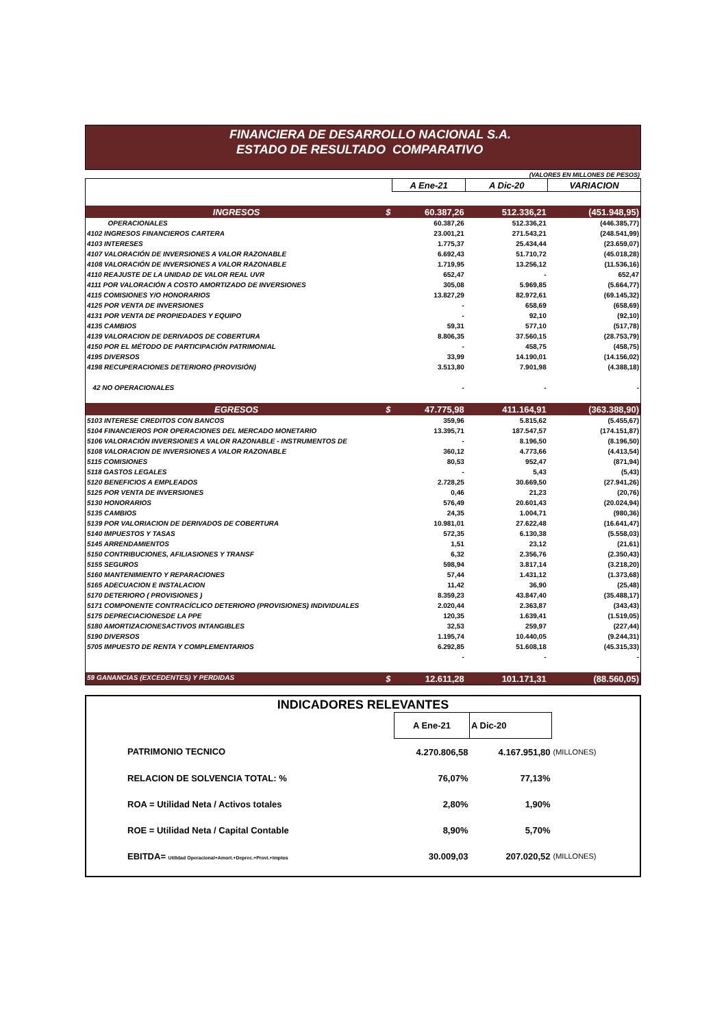FINANCIERA DE DESARROLLO NACIONAL S.A.
ESTADO DE RESULTADO COMPARATIVO
(VALORES EN MILLONES DE PESOS)
| | A Ene-21 | A Dic-20 | VARIACION |
| --- | --- | --- | --- |
| INGRESOS $ | 60.387,26 | 512.336,21 | (451.948,95) |
| OPERACIONALES | 60.387,26 | 512.336,21 | (446.385,77) |
| 4102 INGRESOS FINANCIEROS CARTERA | 23.001,21 | 271.543,21 | (248.541,99) |
| 4103 INTERESES | 1.775,37 | 25.434,44 | (23.659,07) |
| 4107 VALORACIÓN DE INVERSIONES A VALOR RAZONABLE | 6.692,43 | 51.710,72 | (45.018,28) |
| 4108 VALORACIÓN DE INVERSIONES A VALOR RAZONABLE | 1.719,95 | 13.256,12 | (11.536,16) |
| 4110 REAJUSTE DE LA UNIDAD DE VALOR REAL UVR | 652,47 | - | 652,47 |
| 4111 POR VALORACIÓN A COSTO AMORTIZADO DE INVERSIONES | 305,08 | 5.969,85 | (5.664,77) |
| 4115 COMISIONES Y/O HONORARIOS | 13.827,29 | 82.972,61 | (69.145,32) |
| 4125 POR VENTA DE INVERSIONES | - | 658,69 | (658,69) |
| 4131 POR VENTA DE PROPIEDADES Y EQUIPO | - | 92,10 | (92,10) |
| 4135 CAMBIOS | 59,31 | 577,10 | (517,78) |
| 4139 VALORACION DE DERIVADOS DE COBERTURA | 8.806,35 | 37.560,15 | (28.753,79) |
| 4150 POR EL MÉTODO DE PARTICIPACIÓN PATRIMONIAL | - | 458,75 | (458,75) |
| 4195 DIVERSOS | 33,99 | 14.190,01 | (14.156,02) |
| 4198 RECUPERACIONES DETERIORO (PROVISIÓN) | 3.513,80 | 7.901,98 | (4.388,18) |
| 42 NO OPERACIONALES | - | - | - |
| EGRESOS $ | 47.775,98 | 411.164,91 | (363.388,90) |
| 5103 INTERESE CREDITOS CON BANCOS | 359,96 | 5.815,62 | (5.455,67) |
| 5104 FINANCIEROS POR OPERACIONES DEL MERCADO MONETARIO | 13.395,71 | 187.547,57 | (174.151,87) |
| 5106 VALORACIÓN INVERSIONES A VALOR RAZONABLE - INSTRUMENTOS DE | - | 8.196,50 | (8.196,50) |
| 5108 VALORACION DE INVERSIONES A VALOR RAZONABLE | 360,12 | 4.773,66 | (4.413,54) |
| 5115 COMISIONES | 80,53 | 952,47 | (871,94) |
| 5118 GASTOS LEGALES | - | 5,43 | (5,43) |
| 5120 BENEFICIOS A EMPLEADOS | 2.728,25 | 30.669,50 | (27.941,26) |
| 5125 POR VENTA DE INVERSIONES | 0,46 | 21,23 | (20,76) |
| 5130 HONORARIOS | 576,49 | 20.601,43 | (20.024,94) |
| 5135 CAMBIOS | 24,35 | 1.004,71 | (980,36) |
| 5139 POR VALORIACION DE DERIVADOS DE COBERTURA | 10.981,01 | 27.622,48 | (16.641,47) |
| 5140 IMPUESTOS Y TASAS | 572,35 | 6.130,38 | (5.558,03) |
| 5145 ARRENDAMIENTOS | 1,51 | 23,12 | (21,61) |
| 5150 CONTRIBUCIONES, AFILIASIONES Y TRANSF | 6,32 | 2.356,76 | (2.350,43) |
| 5155 SEGUROS | 598,94 | 3.817,14 | (3.218,20) |
| 5160 MANTENIMIENTO Y REPARACIONES | 57,44 | 1.431,12 | (1.373,68) |
| 5165 ADECUACION E INSTALACION | 11,42 | 36,90 | (25,48) |
| 5170 DETERIORO ( PROVISIONES ) | 8.359,23 | 43.847,40 | (35.488,17) |
| 5171 COMPONENTE CONTRACÍCLICO DETERIORO (PROVISIONES) INDIVIDUALES | 2.020,44 | 2.363,87 | (343,43) |
| 5175 DEPRECIACIONESDE LA PPE | 120,35 | 1.639,41 | (1.519,05) |
| 5180 AMORTIZACIONESACTIVOS INTANGIBLES | 32,53 | 259,97 | (227,44) |
| 5190 DIVERSOS | 1.195,74 | 10.440,05 | (9.244,31) |
| 5705 IMPUESTO DE RENTA Y COMPLEMENTARIOS | 6.292,85 | 51.608,18 | (45.315,33) |
| | - | - | - |
| 59 GANANCIAS (EXCEDENTES) Y PERDIDAS $ | 12.611,28 | 101.171,31 | (88.560,05) |
INDICADORES RELEVANTES
| | A Ene-21 | A Dic-20 | |
| PATRIMONIO TECNICO | 4.270.806,58 | 4.167.951,80 | (MILLONES) |
| RELACION DE SOLVENCIA TOTAL: % | 76,07% | 77,13% | |
| ROA = Utilidad Neta / Activos totales | 2,80% | 1,90% | |
| ROE = Utilidad Neta / Capital Contable | 8,90% | 5,70% | |
| EBITDA= Utilidad Operacional+Amort.+Deprec.+Provi.+Imptos | 30.009,03 | 207.020,52 | (MILLONES) |